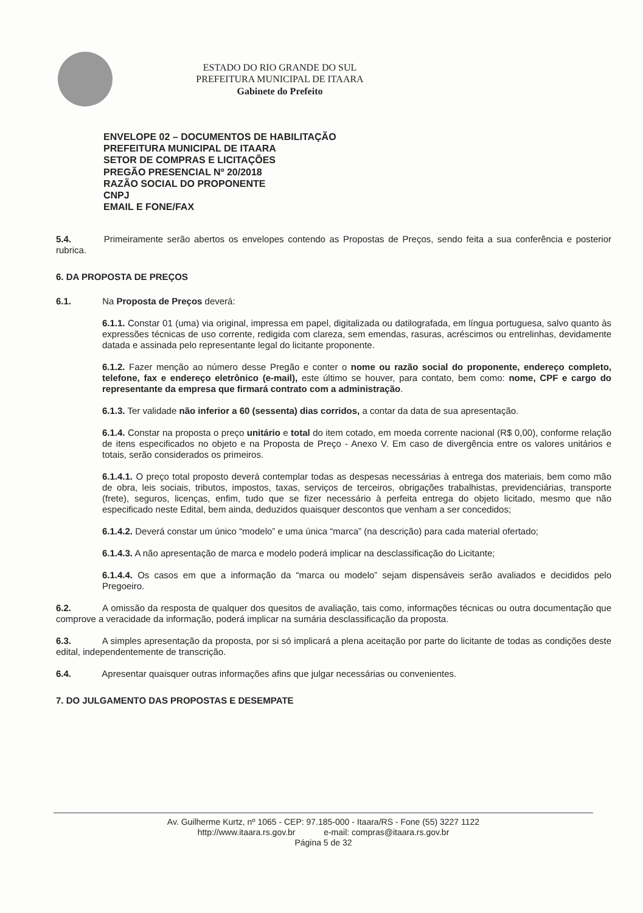ESTADO DO RIO GRANDE DO SUL
PREFEITURA MUNICIPAL DE ITAARA
Gabinete do Prefeito
ENVELOPE 02 – DOCUMENTOS DE HABILITAÇÃO
PREFEITURA MUNICIPAL DE ITAARA
SETOR DE COMPRAS E LICITAÇÕES
PREGÃO PRESENCIAL Nº 20/2018
RAZÃO SOCIAL DO PROPONENTE
CNPJ
EMAIL E FONE/FAX
5.4. Primeiramente serão abertos os envelopes contendo as Propostas de Preços, sendo feita a sua conferência e posterior rubrica.
6. DA PROPOSTA DE PREÇOS
6.1. Na Proposta de Preços deverá:
6.1.1. Constar 01 (uma) via original, impressa em papel, digitalizada ou datilografada, em língua portuguesa, salvo quanto às expressões técnicas de uso corrente, redigida com clareza, sem emendas, rasuras, acréscimos ou entrelinhas, devidamente datada e assinada pelo representante legal do licitante proponente.
6.1.2. Fazer menção ao número desse Pregão e conter o nome ou razão social do proponente, endereço completo, telefone, fax e endereço eletrônico (e-mail), este último se houver, para contato, bem como: nome, CPF e cargo do representante da empresa que firmará contrato com a administração.
6.1.3. Ter validade não inferior a 60 (sessenta) dias corridos, a contar da data de sua apresentação.
6.1.4. Constar na proposta o preço unitário e total do item cotado, em moeda corrente nacional (R$ 0,00), conforme relação de itens especificados no objeto e na Proposta de Preço - Anexo V. Em caso de divergência entre os valores unitários e totais, serão considerados os primeiros.
6.1.4.1. O preço total proposto deverá contemplar todas as despesas necessárias à entrega dos materiais, bem como mão de obra, leis sociais, tributos, impostos, taxas, serviços de terceiros, obrigações trabalhistas, previdenciárias, transporte (frete), seguros, licenças, enfim, tudo que se fizer necessário à perfeita entrega do objeto licitado, mesmo que não especificado neste Edital, bem ainda, deduzidos quaisquer descontos que venham a ser concedidos;
6.1.4.2. Deverá constar um único “modelo” e uma única “marca” (na descrição) para cada material ofertado;
6.1.4.3. A não apresentação de marca e modelo poderá implicar na desclassificação do Licitante;
6.1.4.4. Os casos em que a informação da “marca ou modelo” sejam dispensáveis serão avaliados e decididos pelo Pregoeiro.
6.2. A omissão da resposta de qualquer dos quesitos de avaliação, tais como, informações técnicas ou outra documentação que comprove a veracidade da informação, poderá implicar na sumária desclassificação da proposta.
6.3. A simples apresentação da proposta, por si só implicará a plena aceitação por parte do licitante de todas as condições deste edital, independentemente de transcrição.
6.4. Apresentar quaisquer outras informações afins que julgar necessárias ou convenientes.
7. DO JULGAMENTO DAS PROPOSTAS E DESEMPATE
Av. Guilherme Kurtz, nº 1065 - CEP: 97.185-000 - Itaara/RS - Fone (55) 3227 1122
http://www.itaara.rs.gov.br e-mail: compras@itaara.rs.gov.br
Página 5 de 32